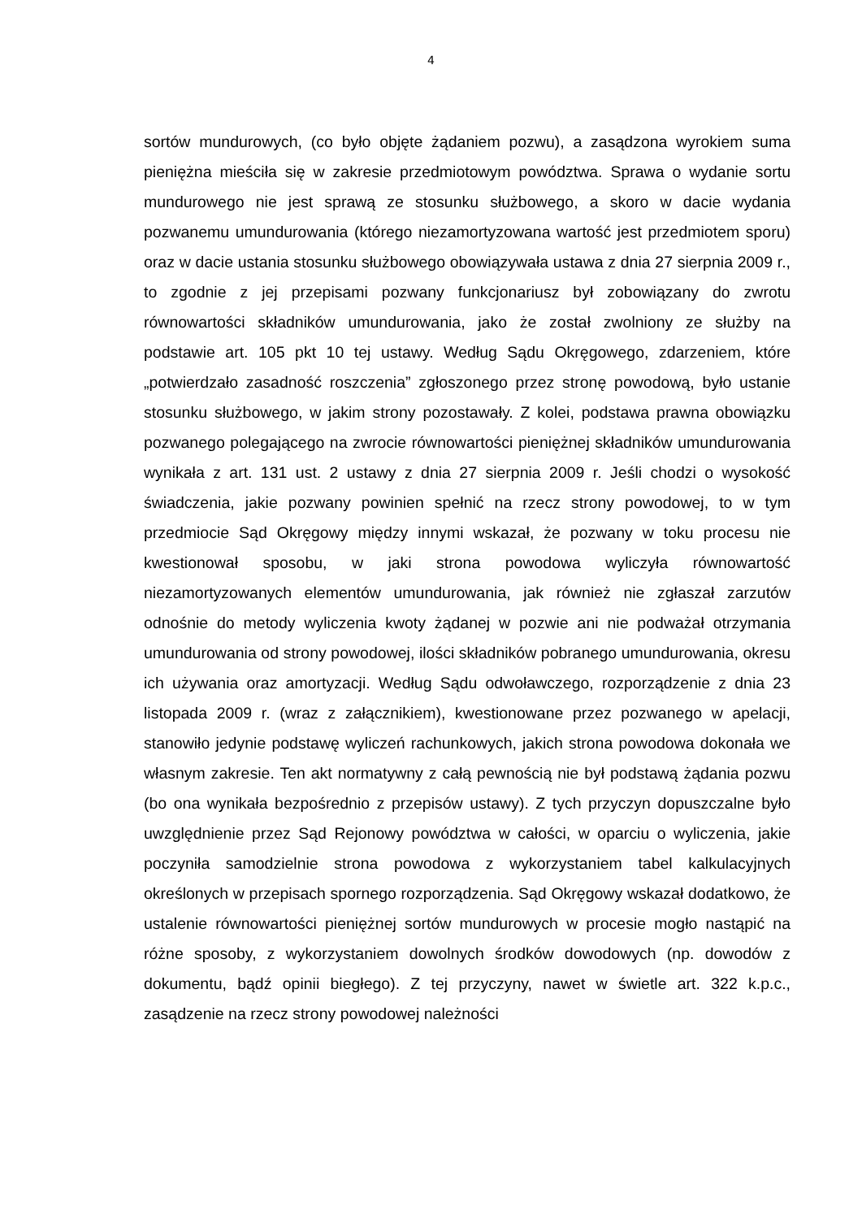4
sortów mundurowych, (co było objęte żądaniem pozwu), a zasądzona wyrokiem suma pieniężna mieściła się w zakresie przedmiotowym powództwa. Sprawa o wydanie sortu mundurowego nie jest sprawą ze stosunku służbowego, a skoro w dacie wydania pozwanemu umundurowania (którego niezamortyzowana wartość jest przedmiotem sporu) oraz w dacie ustania stosunku służbowego obowiązywała ustawa z dnia 27 sierpnia 2009 r., to zgodnie z jej przepisami pozwany funkcjonariusz był zobowiązany do zwrotu równowartości składników umundurowania, jako że został zwolniony ze służby na podstawie art. 105 pkt 10 tej ustawy. Według Sądu Okręgowego, zdarzeniem, które „potwierdzało zasadność roszczenia” zgłoszonego przez stronę powodową, było ustanie stosunku służbowego, w jakim strony pozostawały. Z kolei, podstawa prawna obowiązku pozwanego polegającego na zwrocie równowartości pieniężnej składników umundurowania wynikała z art. 131 ust. 2 ustawy z dnia 27 sierpnia 2009 r. Jeśli chodzi o wysokość świadczenia, jakie pozwany powinien spełnić na rzecz strony powodowej, to w tym przedmiocie Sąd Okręgowy między innymi wskazał, że pozwany w toku procesu nie kwestionował sposobu, w jaki strona powodowa wyliczyła równowartość niezamortyzowanych elementów umundurowania, jak również nie zgłaszał zarzutów odnośnie do metody wyliczenia kwoty żądanej w pozwie ani nie podważał otrzymania umundurowania od strony powodowej, ilości składników pobranego umundurowania, okresu ich używania oraz amortyzacji. Według Sądu odwoławczego, rozporządzenie z dnia 23 listopada 2009 r. (wraz z załącznikiem), kwestionowane przez pozwanego w apelacji, stanowiło jedynie podstawę wyliczeń rachunkowych, jakich strona powodowa dokonała we własnym zakresie. Ten akt normatywny z całą pewnością nie był podstawą żądania pozwu (bo ona wynikała bezpośrednio z przepisów ustawy). Z tych przyczyn dopuszczalne było uwzględnienie przez Sąd Rejonowy powództwa w całości, w oparciu o wyliczenia, jakie poczyniła samodzielnie strona powodowa z wykorzystaniem tabel kalkulacyjnych określonych w przepisach spornego rozporządzenia. Sąd Okręgowy wskazał dodatkowo, że ustalenie równowartości pieniężnej sortów mundurowych w procesie mogło nastąpić na różne sposoby, z wykorzystaniem dowolnych środków dowodowych (np. dowodów z dokumentu, bądź opinii biegłego). Z tej przyczyny, nawet w świetle art. 322 k.p.c., zasądzenie na rzecz strony powodowej należności